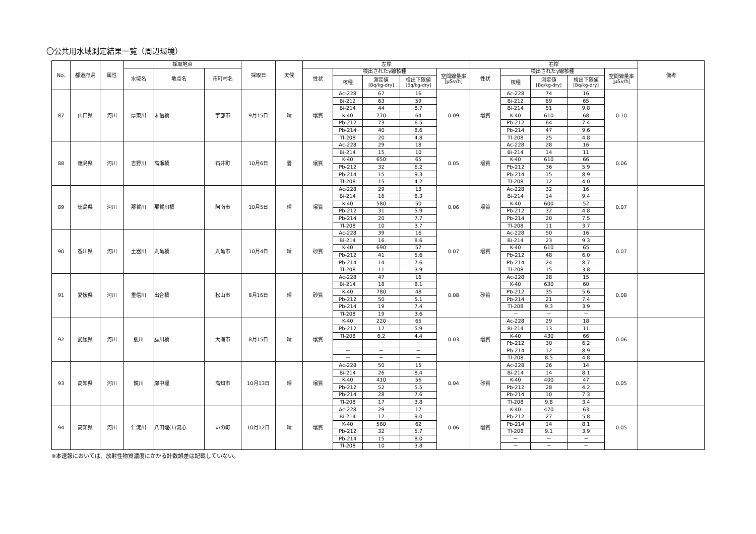〇公共用水域測定結果一覧（周辺環境）
| No. | 都道府県 | 属性 | 採取地点 | | | 採取日 | 天候 | 左岸 | | | | | 右岸 | | | | | 備考 |
| --- | --- | --- | --- | --- | --- | --- | --- | --- | --- | --- | --- | --- | --- | --- | --- | --- | --- | --- |
| | | | 水域名 | 地点名 | 市町村名 | | | 性状 | 検出されたγ線核種 | | | 空間線量率 ［μSv/h］ | 性状 | 検出されたγ線核種 | | | 空間線量率 ［μSv/h］ | |
| | | | | | | | | | 核種 | 測定値 [Bq/kg-dry] | 検出下限値 [Bq/kg-dry] | | | 核種 | 測定値 [Bq/kg-dry] | 検出下限値 [Bq/kg-dry] | | |
| 87 | 山口県 | 河川 | 厚東川 | 末信橋 | 宇部市 | 9月15日 | 晴 | 壌質 | Ac-228 | 67 | 16 | 0.09 | 壌質 | Ac-228 | 74 | 16 | 0.10 | |
| | | | | | | | | | Bi-212 | 63 | 59 | | | Bi-212 | 69 | 65 | | |
| | | | | | | | | | Bi-214 | 44 | 8.7 | | | Bi-214 | 51 | 9.8 | | |
| | | | | | | | | | K-40 | 770 | 64 | | | K-40 | 610 | 68 | | |
| | | | | | | | | | Pb-212 | 73 | 6.5 | | | Pb-212 | 64 | 7.4 | | |
| | | | | | | | | | Pb-214 | 40 | 8.6 | | | Pb-214 | 47 | 9.6 | | |
| | | | | | | | | | Tl-208 | 20 | 4.8 | | | Tl-208 | 25 | 4.8 | | |
| 88 | 徳島県 | 河川 | 吉野川 | 高瀬橋 | 石井町 | 10月6日 | 曇 | 壌質 | Ac-228 | 29 | 18 | 0.05 | 壌質 | Ac-228 | 28 | 16 | 0.06 | |
| | | | | | | | | | Bi-214 | 15 | 10 | | | Bi-214 | 14 | 11 | | |
| | | | | | | | | | K-40 | 650 | 65 | | | K-40 | 610 | 66 | | |
| | | | | | | | | | Pb-212 | 32 | 6.2 | | | Pb-212 | 36 | 5.9 | | |
| | | | | | | | | | Pb-214 | 15 | 9.3 | | | Pb-214 | 15 | 8.9 | | |
| | | | | | | | | | Tl-208 | 15 | 4.2 | | | Tl-208 | 12 | 4.0 | | |
| 89 | 徳島県 | 河川 | 那賀川 | 那賀川橋 | 阿南市 | 10月5日 | 晴 | 壌質 | Ac-228 | 29 | 13 | 0.06 | 壌質 | Ac-228 | 32 | 16 | 0.07 | |
| | | | | | | | | | Bi-214 | 16 | 8.3 | | | Bi-214 | 14 | 9.4 | | |
| | | | | | | | | | K-40 | 580 | 50 | | | K-40 | 600 | 52 | | |
| | | | | | | | | | Pb-212 | 31 | 5.9 | | | Pb-212 | 32 | 4.8 | | |
| | | | | | | | | | Pb-214 | 20 | 7.7 | | | Pb-214 | 20 | 7.5 | | |
| | | | | | | | | | Tl-208 | 10 | 3.7 | | | Tl-208 | 11 | 3.7 | | |
| 90 | 香川県 | 河川 | 土器川 | 丸亀橋 | 丸亀市 | 10月4日 | 晴 | 砂質 | Ac-228 | 39 | 16 | 0.07 | 壌質 | Ac-228 | 50 | 16 | 0.07 | |
| | | | | | | | | | Bi-214 | 16 | 8.6 | | | Bi-214 | 23 | 9.3 | | |
| | | | | | | | | | K-40 | 690 | 57 | | | K-40 | 610 | 65 | | |
| | | | | | | | | | Pb-212 | 41 | 5.6 | | | Pb-212 | 48 | 6.0 | | |
| | | | | | | | | | Pb-214 | 14 | 7.6 | | | Pb-214 | 24 | 8.7 | | |
| | | | | | | | | | Tl-208 | 11 | 3.9 | | | Tl-208 | 15 | 3.8 | | |
| 91 | 愛媛県 | 河川 | 重信川 | 出合橋 | 松山市 | 8月16日 | 晴 | 砂質 | Ac-228 | 47 | 16 | 0.08 | 砂質 | Ac-228 | 28 | 15 | 0.08 | |
| | | | | | | | | | Bi-214 | 18 | 8.1 | | | K-40 | 630 | 60 | | |
| | | | | | | | | | K-40 | 780 | 48 | | | Pb-212 | 35 | 5.6 | | |
| | | | | | | | | | Pb-212 | 50 | 5.1 | | | Pb-214 | 21 | 7.4 | | |
| | | | | | | | | | Pb-214 | 19 | 7.4 | | | Tl-208 | 9.3 | 3.9 | | |
| | | | | | | | | | Tl-208 | 19 | 3.6 | | | － | － | － | | |
| 92 | 愛媛県 | 河川 | 肱川 | 肱川橋 | 大洲市 | 8月15日 | 晴 | 壌質 | K-40 | 220 | 65 | 0.03 | 壌質 | Ac-228 | 29 | 18 | 0.06 | |
| | | | | | | | | | Pb-212 | 17 | 5.9 | | | Bi-214 | 13 | 11 | | |
| | | | | | | | | | Tl-208 | 6.2 | 4.4 | | | K-40 | 430 | 66 | | |
| | | | | | | | | | － | － | － | | | Pb-212 | 30 | 6.2 | | |
| | | | | | | | | | － | － | － | | | Pb-214 | 12 | 8.9 | | |
| | | | | | | | | | － | － | － | | | Tl-208 | 8.5 | 4.8 | | |
| 93 | 高知県 | 河川 | 鏡川 | 廓中堰 | 高知市 | 10月13日 | 晴 | 壌質 | Ac-228 | 50 | 15 | 0.04 | 砂質 | Ac-228 | 26 | 14 | 0.05 | |
| | | | | | | | | | Bi-214 | 26 | 8.4 | | | Bi-214 | 14 | 8.1 | | |
| | | | | | | | | | K-40 | 410 | 56 | | | K-40 | 400 | 47 | | |
| | | | | | | | | | Pb-212 | 52 | 5.5 | | | Pb-212 | 28 | 4.2 | | |
| | | | | | | | | | Pb-214 | 28 | 7.6 | | | Pb-214 | 10 | 7.3 | | |
| | | | | | | | | | Tl-208 | 17 | 3.8 | | | Tl-208 | 9.8 | 3.4 | | |
| 94 | 高知県 | 河川 | 仁淀川 | 八田堰(1)流心 | いの町 | 10月12日 | 晴 | 壌質 | Ac-228 | 29 | 17 | 0.06 | 壌質 | K-40 | 470 | 63 | 0.05 | |
| | | | | | | | | | Bi-214 | 17 | 9.0 | | | Pb-212 | 27 | 5.8 | | |
| | | | | | | | | | K-40 | 560 | 62 | | | Pb-214 | 14 | 8.1 | | |
| | | | | | | | | | Pb-212 | 32 | 5.7 | | | Tl-208 | 9.1 | 3.9 | | |
| | | | | | | | | | Pb-214 | 15 | 8.0 | | | － | － | － | | |
| | | | | | | | | | Tl-208 | 10 | 3.8 | | | － | － | － | | |
※本速報においては、放射性物質濃度にかかる計数誤差は記載していない。